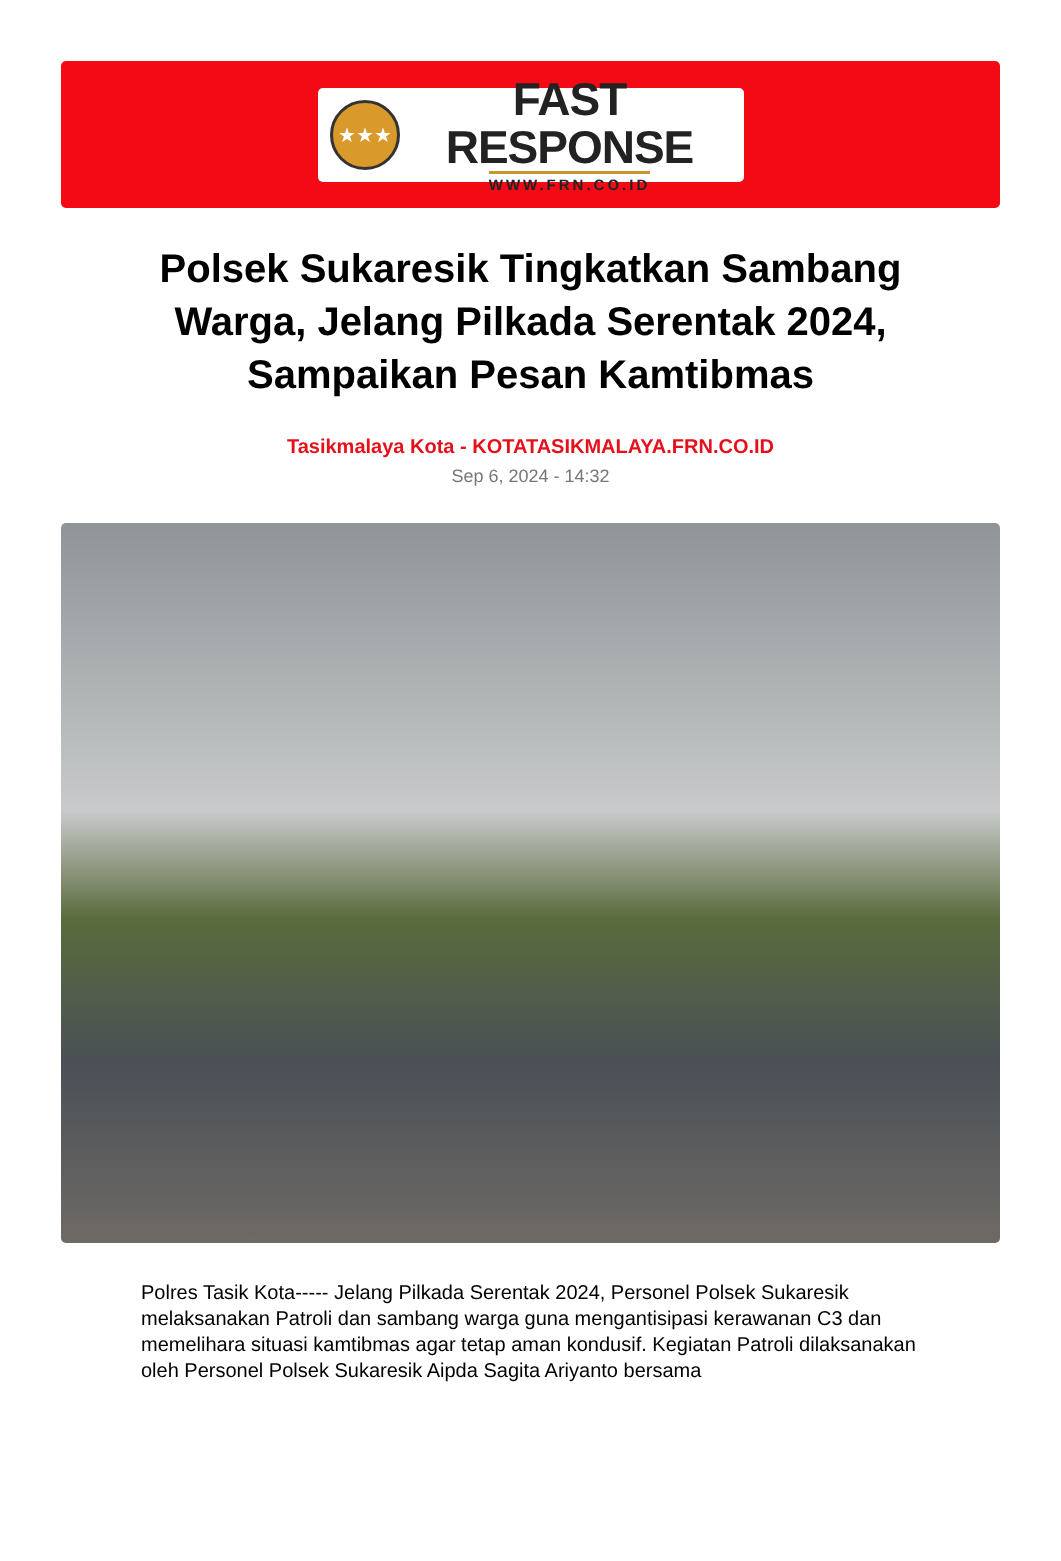★★★
FAST RESPONSE
WWW.FRN.CO.ID
Polsek Sukaresik Tingkatkan Sambang Warga, Jelang Pilkada Serentak 2024, Sampaikan Pesan Kamtibmas
Tasikmalaya Kota - KOTATASIKMALAYA.FRN.CO.ID
Sep 6, 2024 - 14:32
Polres Tasik Kota----- Jelang Pilkada Serentak 2024, Personel Polsek Sukaresik melaksanakan Patroli dan sambang warga guna mengantisipasi kerawanan C3 dan memelihara situasi kamtibmas agar tetap aman kondusif. Kegiatan Patroli dilaksanakan oleh Personel Polsek Sukaresik Aipda Sagita Ariyanto bersama